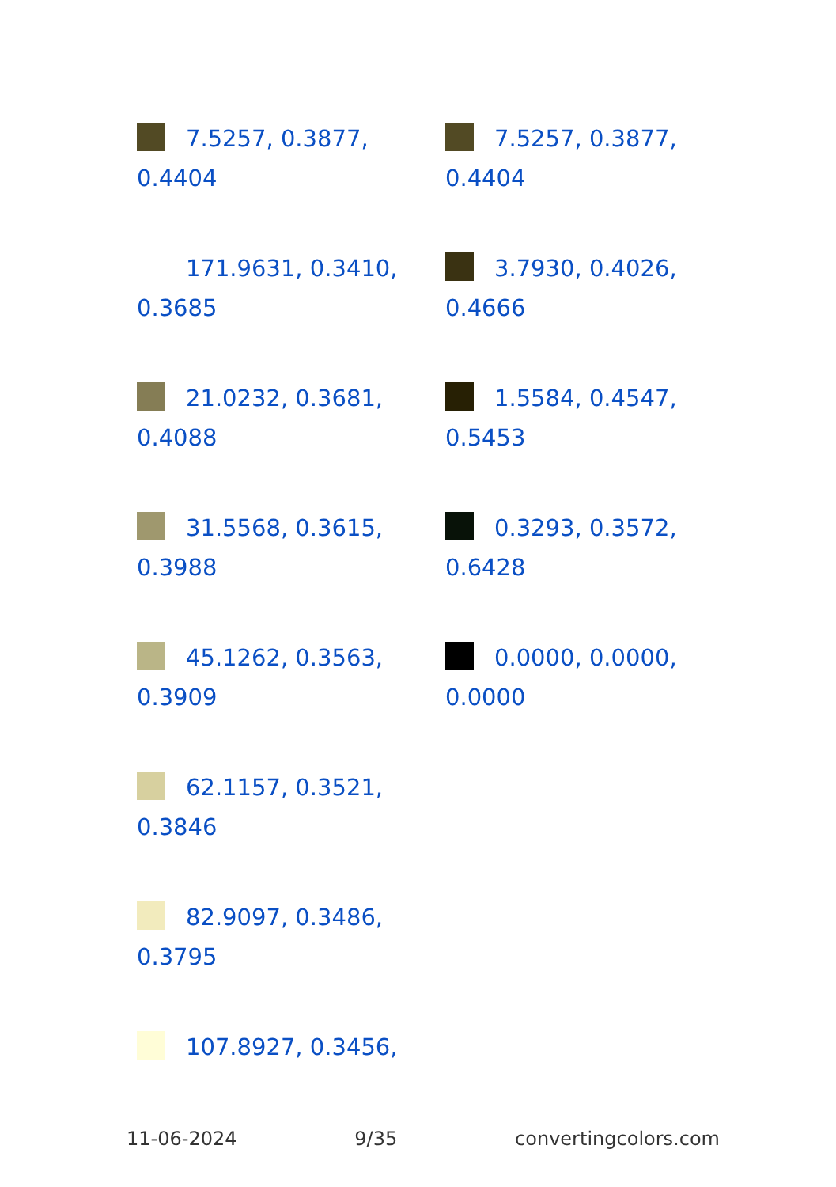7.5257, 0.3877,
0.4404
171.9631, 0.3410,
0.3685
21.0232, 0.3681,
0.4088
31.5568, 0.3615,
0.3988
45.1262, 0.3563,
0.3909
62.1157, 0.3521,
0.3846
82.9097, 0.3486,
0.3795
107.8927, 0.3456,
7.5257, 0.3877,
0.4404
3.7930, 0.4026,
0.4666
1.5584, 0.4547,
0.5453
0.3293, 0.3572,
0.6428
0.0000, 0.0000,
0.0000
11-06-2024 9/35 convertingcolors.com